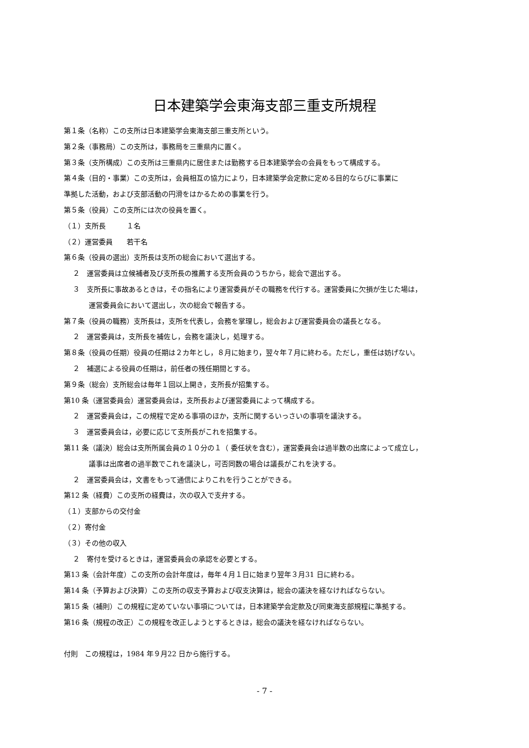日本建築学会東海支部三重支所規程
第１条（名称）この支所は日本建築学会東海支部三重支所という。
第２条（事務局）この支所は，事務局を三重県内に置く。
第３条（支所構成）この支所は三重県内に居住または勤務する日本建築学会の会員をもって構成する。
第４条（目的・事業）この支所は，会員相互の協力により，日本建築学会定款に定める目的ならびに事業に
準拠した活動，および支部活動の円滑をはかるための事業を行う。
第５条（役員）この支所には次の役員を置く。
（１）支所長　　　１名
（２）運営委員　　若干名
第６条（役員の選出）支所長は支所の総会において選出する。
２　運営委員は立候補者及び支所長の推薦する支所会員のうちから，総会で選出する。
３　支所長に事故あるときは，その指名により運営委員がその職務を代行する。運営委員に欠損が生じた場は，
運営委員会において選出し，次の総会で報告する。
第７条（役員の職務）支所長は，支所を代表し，会務を掌理し，総会および運営委員会の議長となる。
２　運営委員は，支所長を補佐し，会務を議決し，処理する。
第８条（役員の任期）役員の任期は２カ年とし，８月に始まり，翌々年７月に終わる。ただし，重任は妨げない。
２　補選による役員の任期は，前任者の残任期間とする。
第９条（総会）支所総会は毎年１回以上開き，支所長が招集する。
第10 条（運営委員会）運営委員会は，支所長および運営委員によって構成する。
２　運営委員会は，この規程で定める事項のほか，支所に関するいっさいの事項を議決する。
３　運営委員会は，必要に応じて支所長がこれを招集する。
第11 条（議決）総会は支所所属会員の１０分の１（ 委任状を含む），運営委員会は過半数の出席によって成立し，
議事は出席者の過半数でこれを議決し，可否同数の場合は議長がこれを決する。
２　運営委員会は，文書をもって通信によりこれを行うことができる。
第12 条（経費）この支所の経費は，次の収入で支弁する。
（１）支部からの交付金
（２）寄付金
（３）その他の収入
２　寄付を受けるときは，運営委員会の承認を必要とする。
第13 条（会計年度）この支所の会計年度は，毎年４月１日に始まり翌年３月31 日に終わる。
第14 条（予算および決算）この支所の収支予算および収支決算は，総会の議決を経なければならない。
第15 条（補則）この規程に定めていない事項については，日本建築学会定款及び同東海支部規程に準拠する。
第16 条（規程の改正）この規程を改正しようとするときは，総会の議決を経なければならない。
付則　この規程は，1984 年９月22 日から施行する。
- 7 -